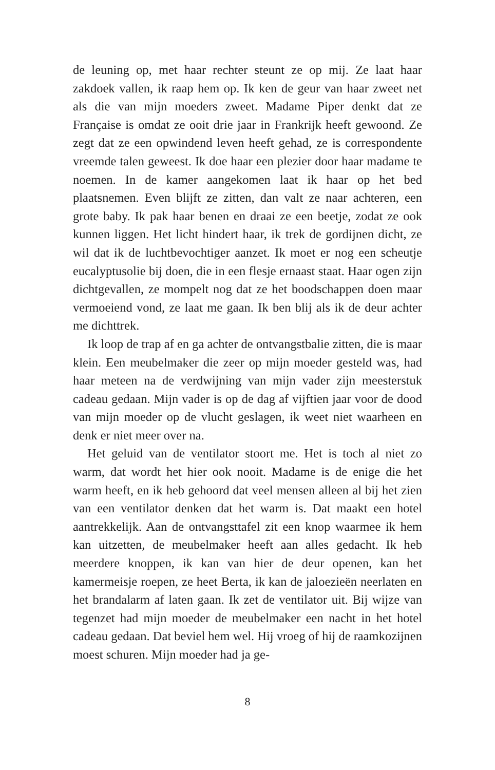de leuning op, met haar rechter steunt ze op mij. Ze laat haar zakdoek vallen, ik raap hem op. Ik ken de geur van haar zweet net als die van mijn moeders zweet. Madame Piper denkt dat ze Française is omdat ze ooit drie jaar in Frankrijk heeft gewoond. Ze zegt dat ze een opwindend leven heeft gehad, ze is correspondente vreemde talen geweest. Ik doe haar een plezier door haar madame te noemen. In de kamer aangekomen laat ik haar op het bed plaatsnemen. Even blijft ze zitten, dan valt ze naar achteren, een grote baby. Ik pak haar benen en draai ze een beetje, zodat ze ook kunnen liggen. Het licht hindert haar, ik trek de gordijnen dicht, ze wil dat ik de luchtbevochtiger aanzet. Ik moet er nog een scheutje eucalyptusolie bij doen, die in een flesje ernaast staat. Haar ogen zijn dichtgevallen, ze mompelt nog dat ze het boodschappen doen maar vermoeiend vond, ze laat me gaan. Ik ben blij als ik de deur achter me dichttrek.
Ik loop de trap af en ga achter de ontvangstbalie zitten, die is maar klein. Een meubelmaker die zeer op mijn moeder gesteld was, had haar meteen na de verdwijning van mijn vader zijn meesterstuk cadeau gedaan. Mijn vader is op de dag af vijftien jaar voor de dood van mijn moeder op de vlucht geslagen, ik weet niet waarheen en denk er niet meer over na.
Het geluid van de ventilator stoort me. Het is toch al niet zo warm, dat wordt het hier ook nooit. Madame is de enige die het warm heeft, en ik heb gehoord dat veel mensen alleen al bij het zien van een ventilator denken dat het warm is. Dat maakt een hotel aantrekkelijk. Aan de ontvangsttafel zit een knop waarmee ik hem kan uitzetten, de meubelmaker heeft aan alles gedacht. Ik heb meerdere knoppen, ik kan van hier de deur openen, kan het kamermeisje roepen, ze heet Berta, ik kan de jaloezieën neerlaten en het brandalarm af laten gaan. Ik zet de ventilator uit. Bij wijze van tegenzet had mijn moeder de meubelmaker een nacht in het hotel cadeau gedaan. Dat beviel hem wel. Hij vroeg of hij de raamkozijnen moest schuren. Mijn moeder had ja ge-
8